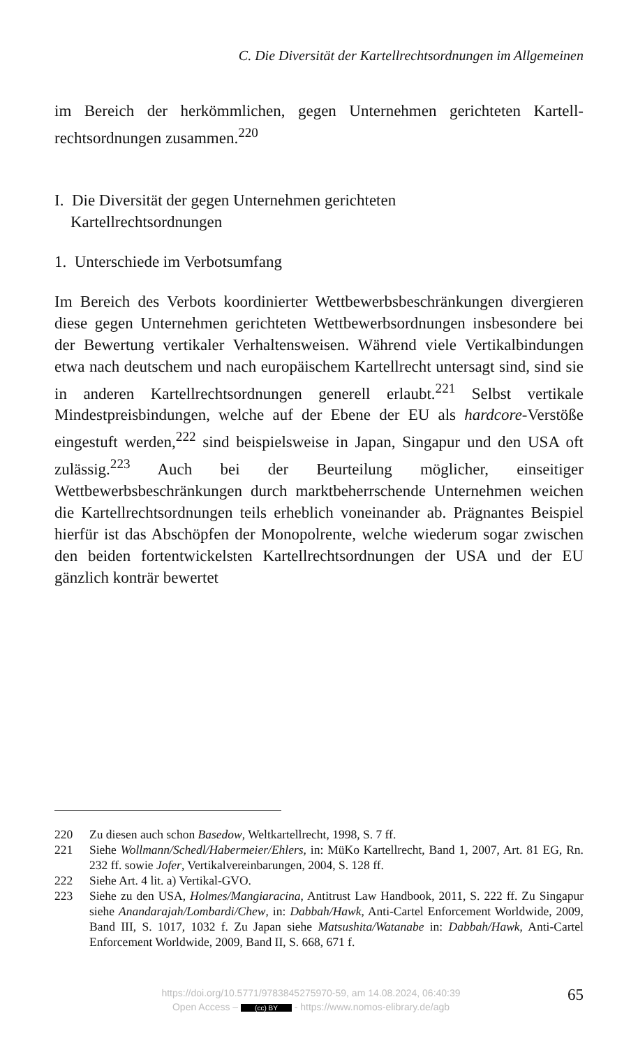C. Die Diversität der Kartellrechtsordnungen im Allgemeinen
im Bereich der herkömmlichen, gegen Unternehmen gerichteten Kartell­rechtsordnungen zusammen.<sup>220</sup>
I. Die Diversität der gegen Unternehmen gerichteten
Kartellrechtsordnungen
1. Unterschiede im Verbotsumfang
Im Bereich des Verbots koordinierter Wettbewerbsbeschränkungen diver­gieren diese gegen Unternehmen gerichteten Wettbewerbsordnungen ins­besondere bei der Bewertung vertikaler Verhaltensweisen. Während viele Vertikalbindungen etwa nach deutschem und nach europäischem Kartell­recht untersagt sind, sind sie in anderen Kartellrechtsordnungen generell erlaubt.<sup>221</sup> Selbst vertikale Mindestpreisbindungen, welche auf der Ebene der EU als hardcore-Verstöße eingestuft werden,<sup>222</sup> sind beispielsweise in Japan, Singapur und den USA oft zulässig.<sup>223</sup> Auch bei der Beurteilung möglicher, einseitiger Wettbewerbsbeschränkungen durch marktbeherr­schende Unternehmen weichen die Kartellrechtsordnungen teils erheblich voneinander ab. Prägnantes Beispiel hierfür ist das Abschöpfen der Mono­polrente, welche wiederum sogar zwischen den beiden fortentwickelsten Kartellrechtsordnungen der USA und der EU gänzlich konträr bewertet
220 Zu diesen auch schon Basedow, Weltkartellrecht, 1998, S. 7 ff.
221 Siehe Wollmann/Schedl/Habermeier/Ehlers, in: MüKo Kartellrecht, Band 1, 2007, Art. 81 EG, Rn. 232 ff. sowie Jofer, Vertikalvereinbarungen, 2004, S. 128 ff.
222 Siehe Art. 4 lit. a) Vertikal-GVO.
223 Siehe zu den USA, Holmes/Mangiaracina, Antitrust Law Handbook, 2011, S. 222 ff. Zu Singapur siehe Anandarajah/Lombardi/Chew, in: Dabbah/Hawk, Anti-Cartel Enforcement Worldwide, 2009, Band III, S. 1017, 1032 f. Zu Japan siehe Matsushita/Watanabe in: Dabbah/Hawk, Anti-Cartel Enforcement World­wide, 2009, Band II, S. 668, 671 f.
https://doi.org/10.5771/9783845275970-59, am 14.08.2024, 06:40:39
Open Access – (cc) BY - https://www.nomos-elibrary.de/agb
65